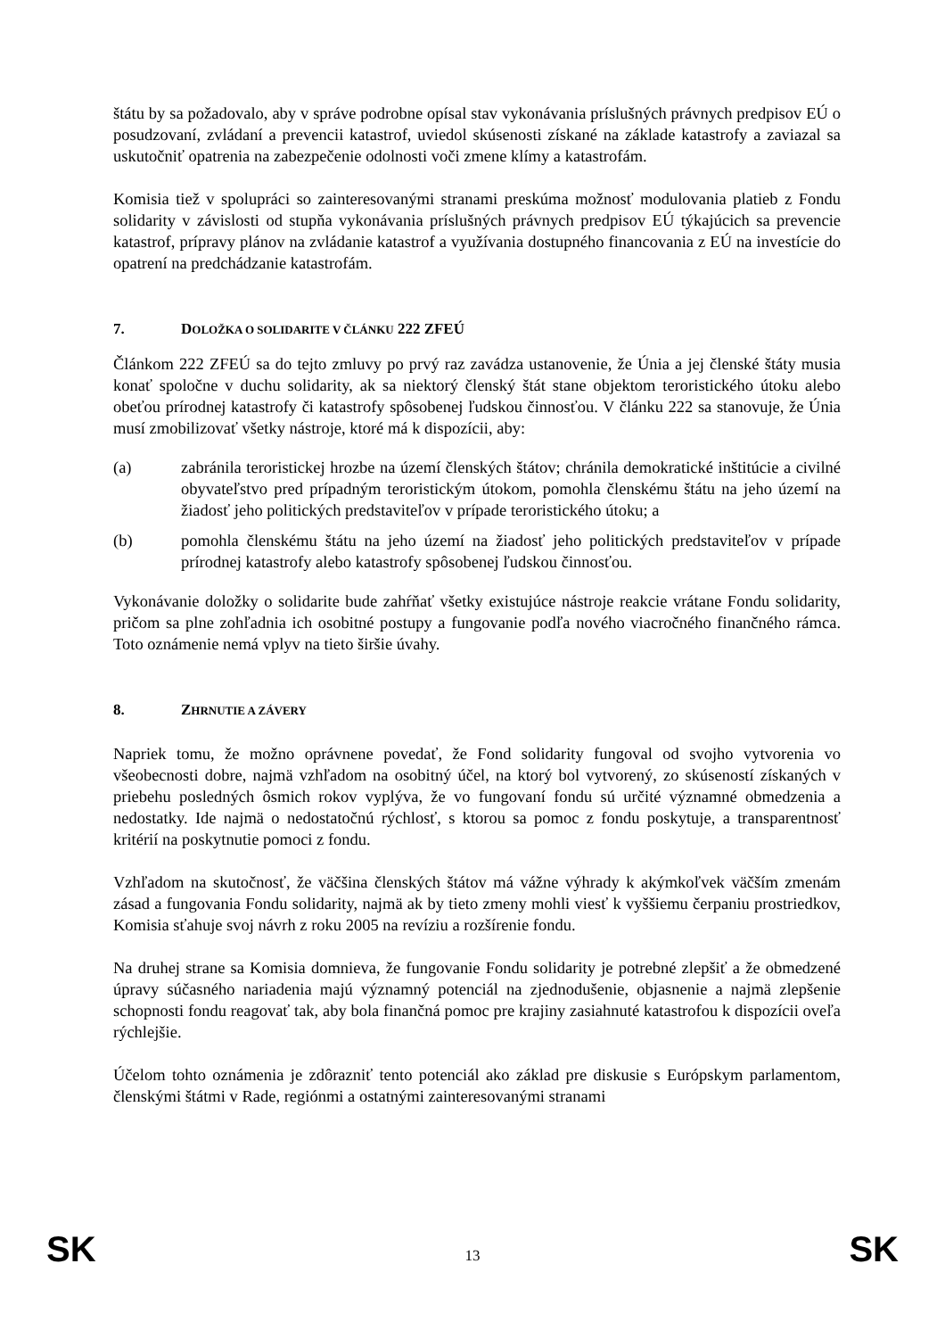štátu by sa požadovalo, aby v správe podrobne opísal stav vykonávania príslušných právnych predpisov EÚ o posudzovaní, zvládaní a prevencii katastrof, uviedol skúsenosti získané na základe katastrofy a zaviazal sa uskutočniť opatrenia na zabezpečenie odolnosti voči zmene klímy a katastrofám.
Komisia tiež v spolupráci so zainteresovanými stranami preskúma možnosť modulovania platieb z Fondu solidarity v závislosti od stupňa vykonávania príslušných právnych predpisov EÚ týkajúcich sa prevencie katastrof, prípravy plánov na zvládanie katastrof a využívania dostupného financovania z EÚ na investície do opatrení na predchádzanie katastrofám.
7. DOLOŽKA O SOLIDARITE V ČLÁNKU 222 ZFEÚ
Článkom 222 ZFEÚ sa do tejto zmluvy po prvý raz zavádza ustanovenie, že Únia a jej členské štáty musia konať spoločne v duchu solidarity, ak sa niektorý členský štát stane objektom teroristického útoku alebo obeťou prírodnej katastrofy či katastrofy spôsobenej ľudskou činnosťou. V článku 222 sa stanovuje, že Únia musí zmobilizovať všetky nástroje, ktoré má k dispozícii, aby:
(a) zabránila teroristickej hrozbe na území členských štátov; chránila demokratické inštitúcie a civilné obyvateľstvo pred prípadným teroristickým útokom, pomohla členskému štátu na jeho území na žiadosť jeho politických predstaviteľov v prípade teroristického útoku; a
(b) pomohla členskému štátu na jeho území na žiadosť jeho politických predstaviteľov v prípade prírodnej katastrofy alebo katastrofy spôsobenej ľudskou činnosťou.
Vykonávanie doložky o solidarite bude zahŕňať všetky existujúce nástroje reakcie vrátane Fondu solidarity, pričom sa plne zohľadnia ich osobitné postupy a fungovanie podľa nového viacročného finančného rámca. Toto oznámenie nemá vplyv na tieto širšie úvahy.
8. ZHRNUTIE A ZÁVERY
Napriek tomu, že možno oprávnene povedať, že Fond solidarity fungoval od svojho vytvorenia vo všeobecnosti dobre, najmä vzhľadom na osobitný účel, na ktorý bol vytvorený, zo skúseností získaných v priebehu posledných ôsmich rokov vyplýva, že vo fungovaní fondu sú určité významné obmedzenia a nedostatky. Ide najmä o nedostatočnú rýchlosť, s ktorou sa pomoc z fondu poskytuje, a transparentnosť kritérií na poskytnutie pomoci z fondu.
Vzhľadom na skutočnosť, že väčšina členských štátov má vážne výhrady k akýmkoľvek väčším zmenám zásad a fungovania Fondu solidarity, najmä ak by tieto zmeny mohli viesť k vyššiemu čerpaniu prostriedkov, Komisia sťahuje svoj návrh z roku 2005 na revíziu a rozšírenie fondu.
Na druhej strane sa Komisia domnieva, že fungovanie Fondu solidarity je potrebné zlepšiť a že obmedzené úpravy súčasného nariadenia majú významný potenciál na zjednodušenie, objasnenie a najmä zlepšenie schopnosti fondu reagovať tak, aby bola finančná pomoc pre krajiny zasiahnuté katastrofou k dispozícii oveľa rýchlejšie.
Účelom tohto oznámenia je zdôrazniť tento potenciál ako základ pre diskusie s Európskym parlamentom, členskými štátmi v Rade, regiónmi a ostatnými zainteresovanými stranami
SK 13 SK